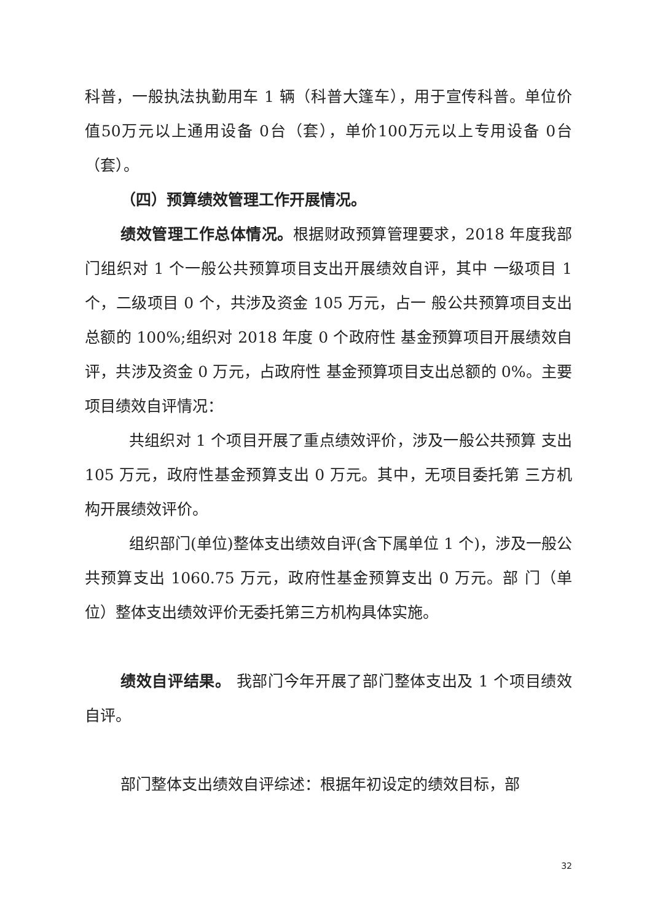科普，一般执法执勤用车 1 辆（科普大篷车），用于宣传科普。单位价值50万元以上通用设备 0台（套），单价100万元以上专用设备 0台（套）。
（四）预算绩效管理工作开展情况。
绩效管理工作总体情况。根据财政预算管理要求，2018 年度我部门组织对 1 个一般公共预算项目支出开展绩效自评，其中 一级项目 1 个，二级项目 0 个，共涉及资金 105 万元，占一 般公共预算项目支出总额的 100%;组织对 2018 年度 0 个政府性 基金预算项目开展绩效自评，共涉及资金 0 万元，占政府性 基金预算项目支出总额的 0%。主要项目绩效自评情况：
共组织对 1 个项目开展了重点绩效评价，涉及一般公共预算 支出 105 万元，政府性基金预算支出 0 万元。其中，无项目委托第 三方机构开展绩效评价。
组织部门(单位)整体支出绩效自评(含下属单位 1 个)，涉及一般公共预算支出 1060.75 万元，政府性基金预算支出 0 万元。部 门（单位）整体支出绩效评价无委托第三方机构具体实施。
绩效自评结果。 我部门今年开展了部门整体支出及 1 个项目绩效自评。
部门整体支出绩效自评综述：根据年初设定的绩效目标，部
32